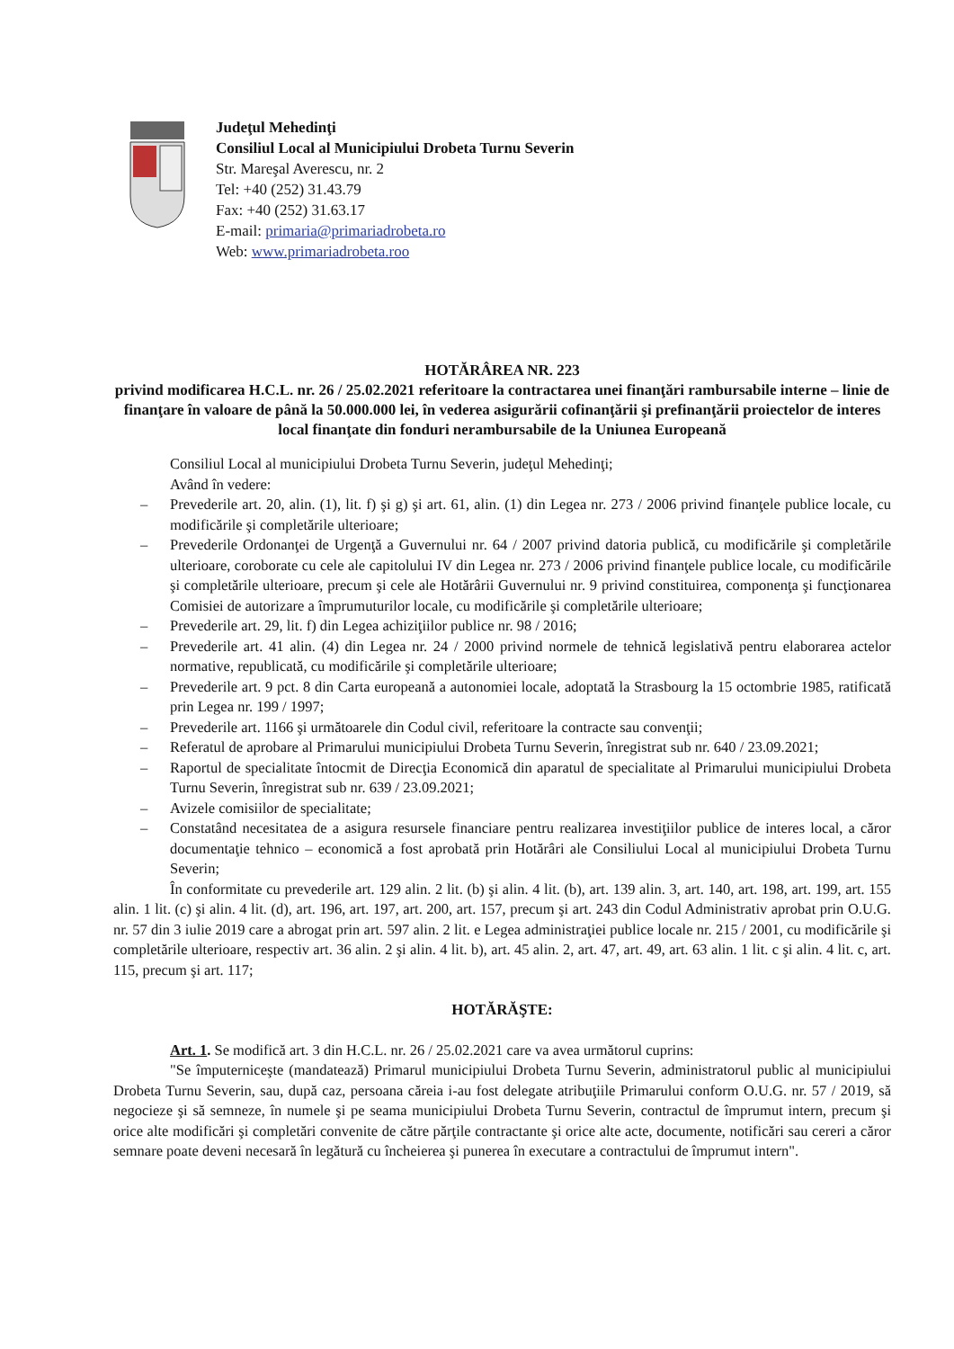Judeţul Mehedinţi
Consiliul Local al Municipiului Drobeta Turnu Severin
Str. Mareşal Averescu, nr. 2
Tel: +40 (252) 31.43.79
Fax: +40 (252) 31.63.17
E-mail: primaria@primariadrobeta.ro
Web: www.primariadrobeta.roo
HOTĂRÂREA NR. 223
privind modificarea H.C.L. nr. 26 / 25.02.2021 referitoare la contractarea unei finanţări rambursabile interne – linie de finanţare în valoare de până la 50.000.000 lei, în vederea asigurării cofinanţării şi prefinanţării proiectelor de interes local finanţate din fonduri nerambursabile de la Uniunea Europeană
Consiliul Local al municipiului Drobeta Turnu Severin, judeţul Mehedinţi;
Având în vedere:
– Prevederile art. 20, alin. (1), lit. f) şi g) şi art. 61, alin. (1) din Legea nr. 273 / 2006 privind finanţele publice locale, cu modificările şi completările ulterioare;
– Prevederile Ordonanţei de Urgenţă a Guvernului nr. 64 / 2007 privind datoria publică, cu modificările şi completările ulterioare, coroborate cu cele ale capitolului IV din Legea nr. 273 / 2006 privind finanţele publice locale, cu modificările şi completările ulterioare, precum şi cele ale Hotărârii Guvernului nr. 9 privind constituirea, componenţa şi funcţionarea Comisiei de autorizare a împrumuturilor locale, cu modificările şi completările ulterioare;
– Prevederile art. 29, lit. f) din Legea achiziţiilor publice nr. 98 / 2016;
– Prevederile art. 41 alin. (4) din Legea nr. 24 / 2000 privind normele de tehnică legislativă pentru elaborarea actelor normative, republicată, cu modificările şi completările ulterioare;
– Prevederile art. 9 pct. 8 din Carta europeană a autonomiei locale, adoptată la Strasbourg la 15 octombrie 1985, ratificată prin Legea nr. 199 / 1997;
– Prevederile art. 1166 şi următoarele din Codul civil, referitoare la contracte sau convenţii;
– Referatul de aprobare al Primarului municipiului Drobeta Turnu Severin, înregistrat sub nr. 640 / 23.09.2021;
– Raportul de specialitate întocmit de Direcţia Economică din aparatul de specialitate al Primarului municipiului Drobeta Turnu Severin, înregistrat sub nr. 639 / 23.09.2021;
– Avizele comisiilor de specialitate;
– Constatând necesitatea de a asigura resursele financiare pentru realizarea investiţiilor publice de interes local, a căror documentaţie tehnico – economică a fost aprobată prin Hotărâri ale Consiliului Local al municipiului Drobeta Turnu Severin;
În conformitate cu prevederile art. 129 alin. 2 lit. (b) şi alin. 4 lit. (b), art. 139 alin. 3, art. 140, art. 198, art. 199, art. 155 alin. 1 lit. (c) şi alin. 4 lit. (d), art. 196, art. 197, art. 200, art. 157, precum şi art. 243 din Codul Administrativ aprobat prin O.U.G. nr. 57 din 3 iulie 2019 care a abrogat prin art. 597 alin. 2 lit. e Legea administraţiei publice locale nr. 215 / 2001, cu modificările şi completările ulterioare, respectiv art. 36 alin. 2 şi alin. 4 lit. b), art. 45 alin. 2, art. 47, art. 49, art. 63 alin. 1 lit. c şi alin. 4 lit. c, art. 115, precum şi art. 117;
HOTĂRĂŞTE:
Art. 1. Se modifică art. 3 din H.C.L. nr. 26 / 25.02.2021 care va avea următorul cuprins:
"Se împuterniceşte (mandatează) Primarul municipiului Drobeta Turnu Severin, administratorul public al municipiului Drobeta Turnu Severin, sau, după caz, persoana căreia i-au fost delegate atribuţiile Primarului conform O.U.G. nr. 57 / 2019, să negocieze şi să semneze, în numele şi pe seama municipiului Drobeta Turnu Severin, contractul de împrumut intern, precum şi orice alte modificări şi completări convenite de către părţile contractante şi orice alte acte, documente, notificări sau cereri a căror semnare poate deveni necesară în legătură cu încheierea şi punerea în executare a contractului de împrumut intern".